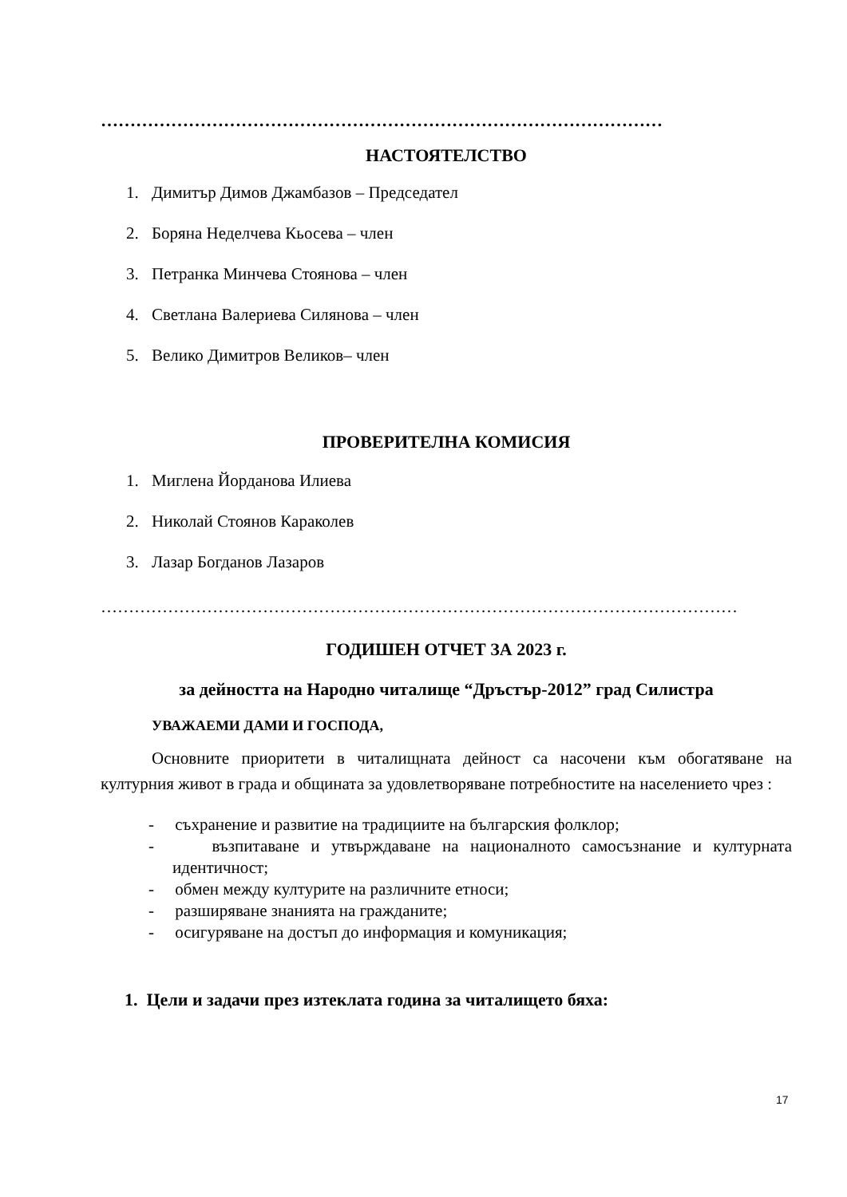……………………………………………………………………………………
НАСТОЯТЕЛСТВО
1. Димитър Димов Джамбазов – Председател
2. Боряна Неделчева Кьосева – член
3. Петранка Минчева Стоянова – член
4. Светлана Валериева Силянова – член
5. Велико Димитров Великов– член
ПРОВЕРИТЕЛНА КОМИСИЯ
1. Миглена Йорданова Илиева
2. Николай Стоянов Караколев
3. Лазар Богданов Лазаров
……………………………………………………………………………………………………
ГОДИШЕН ОТЧЕТ ЗА 2023 г.
за дейността на Народно читалище “Дръстър-2012” град Силистра
УВАЖАЕМИ ДАМИ И ГОСПОДА,
Основните приоритети в читалищната дейност са насочени към обогатяване на културния живот в града и общината за удовлетворяване потребностите на населението чрез :
- съхранение и развитие на традициите на българския фолклор;
- възпитаване и утвърждаване на националното самосъзнание и културната идентичност;
- обмен между културите на различните етноси;
- разширяване знанията на гражданите;
- осигуряване на достъп до информация и комуникация;
1. Цели и задачи през изтеклата година за читалището бяха:
17